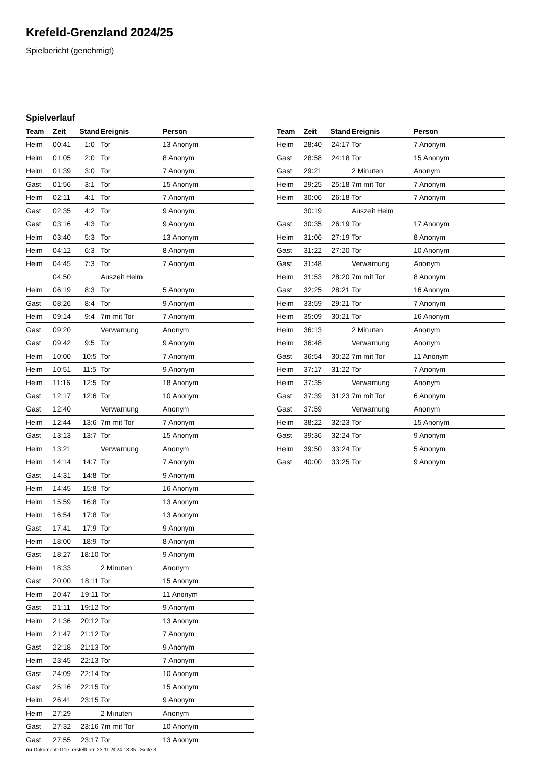Krefeld-Grenzland 2024/25
Spielbericht (genehmigt)
Spielverlauf
| Team | Zeit | Stand | Ereignis | Person |
| --- | --- | --- | --- | --- |
| Heim | 00:41 | 1:0 | Tor | 13 Anonym |
| Heim | 01:05 | 2:0 | Tor | 8 Anonym |
| Heim | 01:39 | 3:0 | Tor | 7 Anonym |
| Gast | 01:56 | 3:1 | Tor | 15 Anonym |
| Heim | 02:11 | 4:1 | Tor | 7 Anonym |
| Gast | 02:35 | 4:2 | Tor | 9 Anonym |
| Gast | 03:16 | 4:3 | Tor | 9 Anonym |
| Heim | 03:40 | 5:3 | Tor | 13 Anonym |
| Heim | 04:12 | 6:3 | Tor | 8 Anonym |
| Heim | 04:45 | 7:3 | Tor | 7 Anonym |
| | 04:50 | | Auszeit Heim | |
| Heim | 06:19 | 8:3 | Tor | 5 Anonym |
| Gast | 08:26 | 8:4 | Tor | 9 Anonym |
| Heim | 09:14 | 9:4 | 7m mit Tor | 7 Anonym |
| Gast | 09:20 | | Verwarnung | Anonym |
| Gast | 09:42 | 9:5 | Tor | 9 Anonym |
| Heim | 10:00 | 10:5 | Tor | 7 Anonym |
| Heim | 10:51 | 11:5 | Tor | 9 Anonym |
| Heim | 11:16 | 12:5 | Tor | 18 Anonym |
| Gast | 12:17 | 12:6 | Tor | 10 Anonym |
| Gast | 12:40 | | Verwarnung | Anonym |
| Heim | 12:44 | 13:6 | 7m mit Tor | 7 Anonym |
| Gast | 13:13 | 13:7 | Tor | 15 Anonym |
| Heim | 13:21 | | Verwarnung | Anonym |
| Heim | 14:14 | 14:7 | Tor | 7 Anonym |
| Gast | 14:31 | 14:8 | Tor | 9 Anonym |
| Heim | 14:45 | 15:8 | Tor | 16 Anonym |
| Heim | 15:59 | 16:8 | Tor | 13 Anonym |
| Heim | 16:54 | 17:8 | Tor | 13 Anonym |
| Gast | 17:41 | 17:9 | Tor | 9 Anonym |
| Heim | 18:00 | 18:9 | Tor | 8 Anonym |
| Gast | 18:27 | 18:10 | Tor | 9 Anonym |
| Heim | 18:33 | | 2 Minuten | Anonym |
| Gast | 20:00 | 18:11 | Tor | 15 Anonym |
| Heim | 20:47 | 19:11 | Tor | 11 Anonym |
| Gast | 21:11 | 19:12 | Tor | 9 Anonym |
| Heim | 21:36 | 20:12 | Tor | 13 Anonym |
| Heim | 21:47 | 21:12 | Tor | 7 Anonym |
| Gast | 22:18 | 21:13 | Tor | 9 Anonym |
| Heim | 23:45 | 22:13 | Tor | 7 Anonym |
| Gast | 24:09 | 22:14 | Tor | 10 Anonym |
| Gast | 25:16 | 22:15 | Tor | 15 Anonym |
| Heim | 26:41 | 23:15 | Tor | 9 Anonym |
| Heim | 27:29 | | 2 Minuten | Anonym |
| Gast | 27:32 | 23:16 | 7m mit Tor | 10 Anonym |
| Gast | 27:55 | 23:17 | Tor | 13 Anonym |
| Team | Zeit | Stand | Ereignis | Person |
| --- | --- | --- | --- | --- |
| Heim | 28:40 | 24:17 | Tor | 7 Anonym |
| Gast | 28:58 | 24:18 | Tor | 15 Anonym |
| Gast | 29:21 | | 2 Minuten | Anonym |
| Heim | 29:25 | 25:18 | 7m mit Tor | 7 Anonym |
| Heim | 30:06 | 26:18 | Tor | 7 Anonym |
| | 30:19 | | Auszeit Heim | |
| Gast | 30:35 | 26:19 | Tor | 17 Anonym |
| Heim | 31:06 | 27:19 | Tor | 8 Anonym |
| Gast | 31:22 | 27:20 | Tor | 10 Anonym |
| Gast | 31:48 | | Verwarnung | Anonym |
| Heim | 31:53 | 28:20 | 7m mit Tor | 8 Anonym |
| Gast | 32:25 | 28:21 | Tor | 16 Anonym |
| Heim | 33:59 | 29:21 | Tor | 7 Anonym |
| Heim | 35:09 | 30:21 | Tor | 16 Anonym |
| Heim | 36:13 | | 2 Minuten | Anonym |
| Heim | 36:48 | | Verwarnung | Anonym |
| Gast | 36:54 | 30:22 | 7m mit Tor | 11 Anonym |
| Heim | 37:17 | 31:22 | Tor | 7 Anonym |
| Heim | 37:35 | | Verwarnung | Anonym |
| Gast | 37:39 | 31:23 | 7m mit Tor | 6 Anonym |
| Gast | 37:59 | | Verwarnung | Anonym |
| Heim | 38:22 | 32:23 | Tor | 15 Anonym |
| Gast | 39:36 | 32:24 | Tor | 9 Anonym |
| Heim | 39:50 | 33:24 | Tor | 5 Anonym |
| Gast | 40:00 | 33:25 | Tor | 9 Anonym |
nu.Dokument 011e, erstellt am 23.11.2024 18:35 | Seite 3